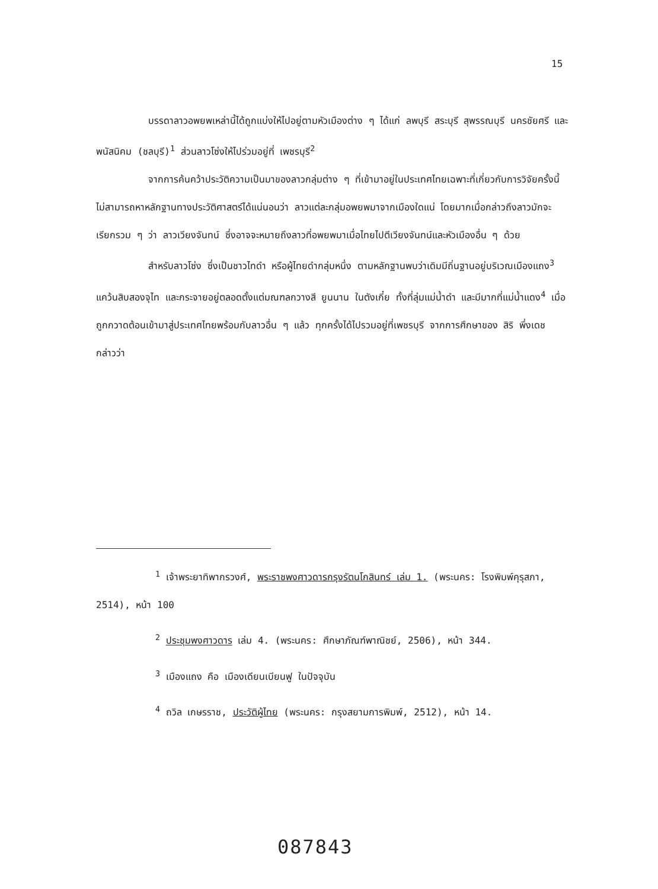15
บรรดาลาวอพยพเหล่านี้ได้ถูกแบ่งให้ไปอยู่ตามหัวเมืองต่าง ๆ ได้แก่ ลพบุรี สระบุรี สุพรรณบุรี นครชัยศรี และพนัสนิคม (ชลบุรี)<sup>1</sup> ส่วนลาวโซ่งให้ไปร่วมอยู่ที่ เพชรบุรี<sup>2</sup>
จากการค้นคว้าประวัติความเป็นมาของลาวกลุ่มต่าง ๆ ที่เข้ามาอยู่ในประเทศไทยเฉพาะที่เกี่ยวกับการวิจัยครั้งนี้ ไม่สามารถหาหลักฐานทางประวัติศาสตร์ได้แน่นอนว่า ลาวแต่ละกลุ่มอพยพมาจากเมืองใดแน่ โดยมากเมื่อกล่าวถึงลาวมักจะเรียกรวม ๆ ว่า ลาวเวียงจันทน์ ซึ่งอาจจะหมายถึงลาวที่อพยพมาเมื่อไทยไปตีเวียงจันทน์และหัวเมืองอื่น ๆ ด้วย
สำหรับลาวโซ่ง ซึ่งเป็นชาวไทดำ หรือผู้ไทยดำกลุ่มหนึ่ง ตามหลักฐานพบว่าเดิมมีถิ่นฐานอยู่บริเวณเมืองแถง<sup>3</sup> แคว้นสิบสองจุไท และกระจายอยู่ตลอดตั้งแต่มณฑลกวางสี ยูนนาน ในตังเกี๋ย ทั้งที่ลุ่มแม่น้ำดำ และมีมากที่แม่น้ำแดง<sup>4</sup> เมื่อถูกกวาดต้อนเข้ามาสู่ประเทศไทยพร้อมกับลาวอื่น ๆ แล้ว ทุกครั้งได้ไปรวมอยู่ที่เพชรบุรี จากการศึกษาของ สิริ พึ่งเดช กล่าวว่า
<sup>1</sup> เจ้าพระยาทิพากรวงศ์, พระราชพงศาวดารกรุงรัตนโกสินทร์ เล่ม 1. (พระนคร: โรงพิมพ์คุรุสภา, 2514), หน้า 100
<sup>2</sup> ประชุมพงศาวดาร เล่ม 4. (พระนคร: ศึกษาภัณฑ์พาณิชย์, 2506), หน้า 344.
<sup>3</sup> เมืองแถง คือ เมืองเดียนเบียนฟู ในปัจจุบัน
<sup>4</sup> ถวิล เกษรราช, ประวัติผู้ไทย (พระนคร: กรุงสยามการพิมพ์, 2512), หน้า 14.
087843